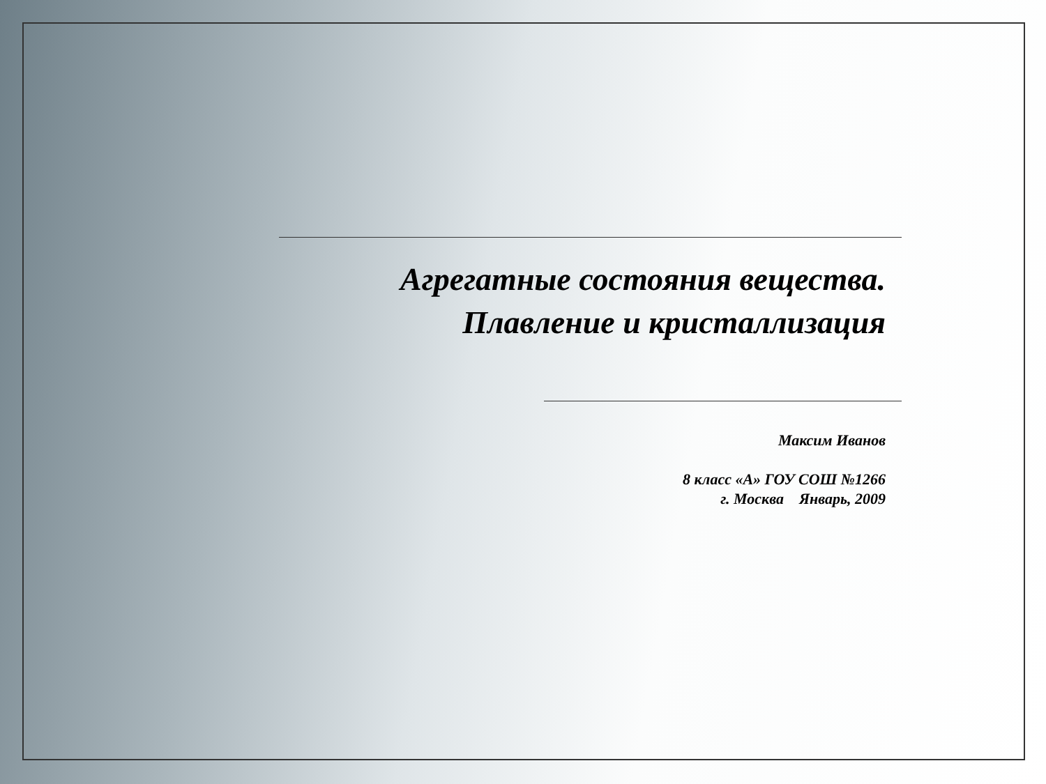Агрегатные состояния вещества.
Плавление и кристаллизация
Максим Иванов
8 класс «А» ГОУ СОШ №1266
г. Москва Январь, 2009